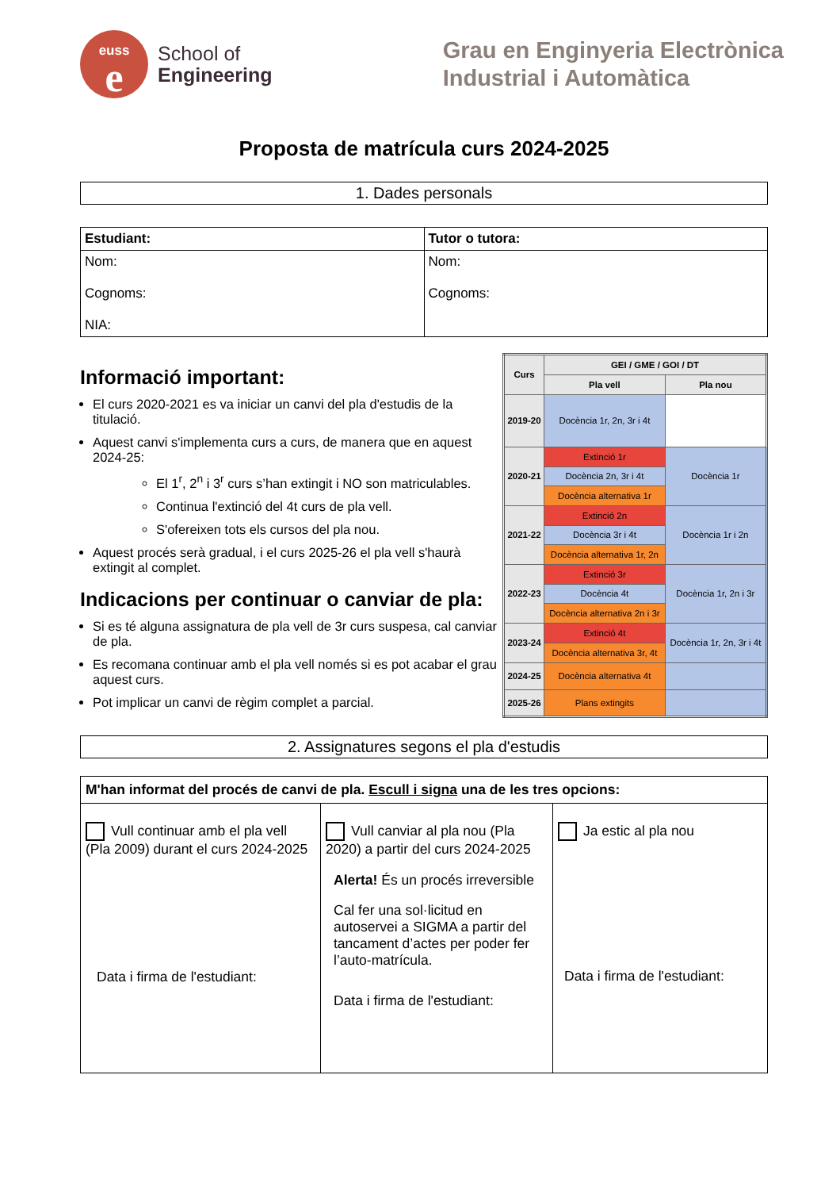euss
e
School of
Engineering
Grau en Enginyeria Electrònica
Industrial i Automàtica
Proposta de matrícula curs 2024-2025
1. Dades personals
| Estudiant: | Tutor o tutora: |
| --- | --- |
| Nom: Cognoms: NIA: | Nom: Cognoms: |
Informació important:
El curs 2020-2021 es va iniciar un canvi del pla d'estudis de la titulació.
Aquest canvi s'implementa curs a curs, de manera que en aquest 2024-25:
El 1<sup>r</sup>, 2<sup>n</sup> i 3<sup>r</sup> curs s’han extingit i NO son matriculables.
Continua l'extinció del 4t curs de pla vell.
S'ofereixen tots els cursos del pla nou.
Aquest procés serà gradual, i el curs 2025-26 el pla vell s'haurà extingit al complet.
Indicacions per continuar o canviar de pla:
Si es té alguna assignatura de pla vell de 3r curs suspesa, cal canviar de pla.
Es recomana continuar amb el pla vell només si es pot acabar el grau aquest curs.
Pot implicar un canvi de règim complet a parcial.
| Curs | GEI / GME / GOI / DT | |
| --- | --- | --- |
| | Pla vell | Pla nou |
| 2019-20 | Docència 1r, 2n, 3r i 4t | |
| 2020-21 | Extinció 1r | Docència 1r |
| | Docència 2n, 3r i 4t | |
| | Docència alternativa 1r | |
| 2021-22 | Extinció 2n | Docència 1r i 2n |
| | Docència 3r i 4t | |
| | Docència alternativa 1r, 2n | |
| 2022-23 | Extinció 3r | Docència 1r, 2n i 3r |
| | Docència 4t | |
| | Docència alternativa 2n i 3r | |
| 2023-24 | Extinció 4t | Docència 1r, 2n, 3r i 4t |
| | Docència alternativa 3r, 4t | |
| 2024-25 | Docència alternativa 4t | |
| 2025-26 | Plans extingits | |
2. Assignatures segons el pla d'estudis
| M'han informat del procés de canvi de pla. Escull i signa una de les tres opcions: | | |
| Vull continuar amb el pla vell (Pla 2009) durant el curs 2024-2025 Data i firma de l'estudiant: | Vull canviar al pla nou (Pla 2020) a partir del curs 2024-2025 Alerta! És un procés irreversible Cal fer una sol·licitud en autoservei a SIGMA a partir del tancament d’actes per poder fer l’auto-matrícula. Data i firma de l'estudiant: | Ja estic al pla nou Data i firma de l'estudiant: |